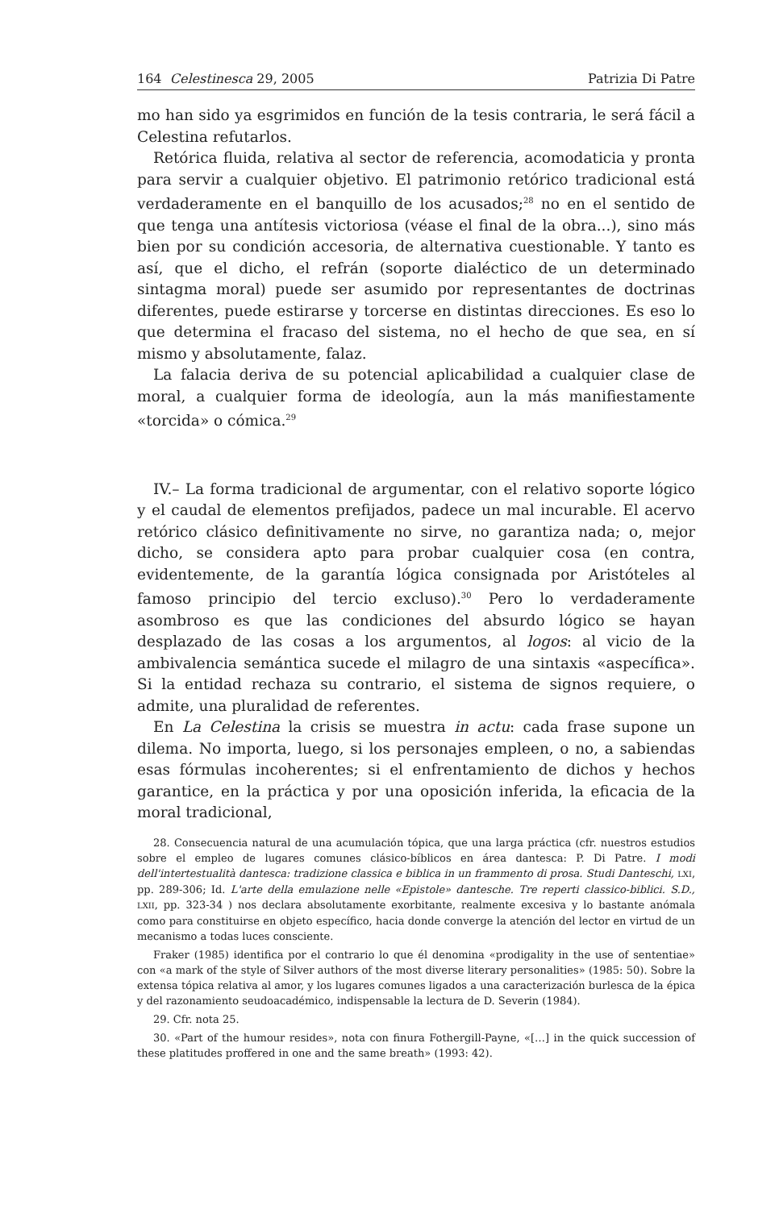164 Celestinesca 29, 2005 Patrizia Di Patre
mo han sido ya esgrimidos en función de la tesis contraria, le será fácil a Celestina refutarlos.
Retórica fluida, relativa al sector de referencia, acomodaticia y pronta para servir a cualquier objetivo. El patrimonio retórico tradicional está verdaderamente en el banquillo de los acusados;<sup>28</sup> no en el sentido de que tenga una antítesis victoriosa (véase el final de la obra...), sino más bien por su condición accesoria, de alternativa cuestionable. Y tanto es así, que el dicho, el refrán (soporte dialéctico de un determinado sintagma moral) puede ser asumido por representantes de doctrinas diferentes, puede estirarse y torcerse en distintas direcciones. Es eso lo que determina el fracaso del sistema, no el hecho de que sea, en sí mismo y absolutamente, falaz.
La falacia deriva de su potencial aplicabilidad a cualquier clase de moral, a cualquier forma de ideología, aun la más manifiestamente «torcida» o cómica.<sup>29</sup>
IV.– La forma tradicional de argumentar, con el relativo soporte lógico y el caudal de elementos prefijados, padece un mal incurable. El acervo retórico clásico definitivamente no sirve, no garantiza nada; o, mejor dicho, se considera apto para probar cualquier cosa (en contra, evidentemente, de la garantía lógica consignada por Aristóteles al famoso principio del tercio excluso).<sup>30</sup> Pero lo verdaderamente asombroso es que las condiciones del absurdo lógico se hayan desplazado de las cosas a los argumentos, al logos: al vicio de la ambivalencia semántica sucede el milagro de una sintaxis «aspecífica». Si la entidad rechaza su contrario, el sistema de signos requiere, o admite, una pluralidad de referentes.
En La Celestina la crisis se muestra in actu: cada frase supone un dilema. No importa, luego, si los personajes empleen, o no, a sabiendas esas fórmulas incoherentes; si el enfrentamiento de dichos y hechos garantice, en la práctica y por una oposición inferida, la eficacia de la moral tradicional,
28. Consecuencia natural de una acumulación tópica, que una larga práctica (cfr. nuestros estudios sobre el empleo de lugares comunes clásico-bíblicos en área dantesca: P. Di Patre. I modi dell'intertestualità dantesca: tradizione classica e biblica in un frammento di prosa. Studi Danteschi, LXI, pp. 289-306; Id. L'arte della emulazione nelle «Epistole» dantesche. Tre reperti classico-biblici. S.D., LXII, pp. 323-34 ) nos declara absolutamente exorbitante, realmente excesiva y lo bastante anómala como para constituirse en objeto específico, hacia donde converge la atención del lector en virtud de un mecanismo a todas luces consciente.
Fraker (1985) identifica por el contrario lo que él denomina «prodigality in the use of sententiae» con «a mark of the style of Silver authors of the most diverse literary personalities» (1985: 50). Sobre la extensa tópica relativa al amor, y los lugares comunes ligados a una caracterización burlesca de la épica y del razonamiento seudoacadémico, indispensable la lectura de D. Severin (1984).
29. Cfr. nota 25.
30. «Part of the humour resides», nota con finura Fothergill-Payne, «[…] in the quick succession of these platitudes proffered in one and the same breath» (1993: 42).